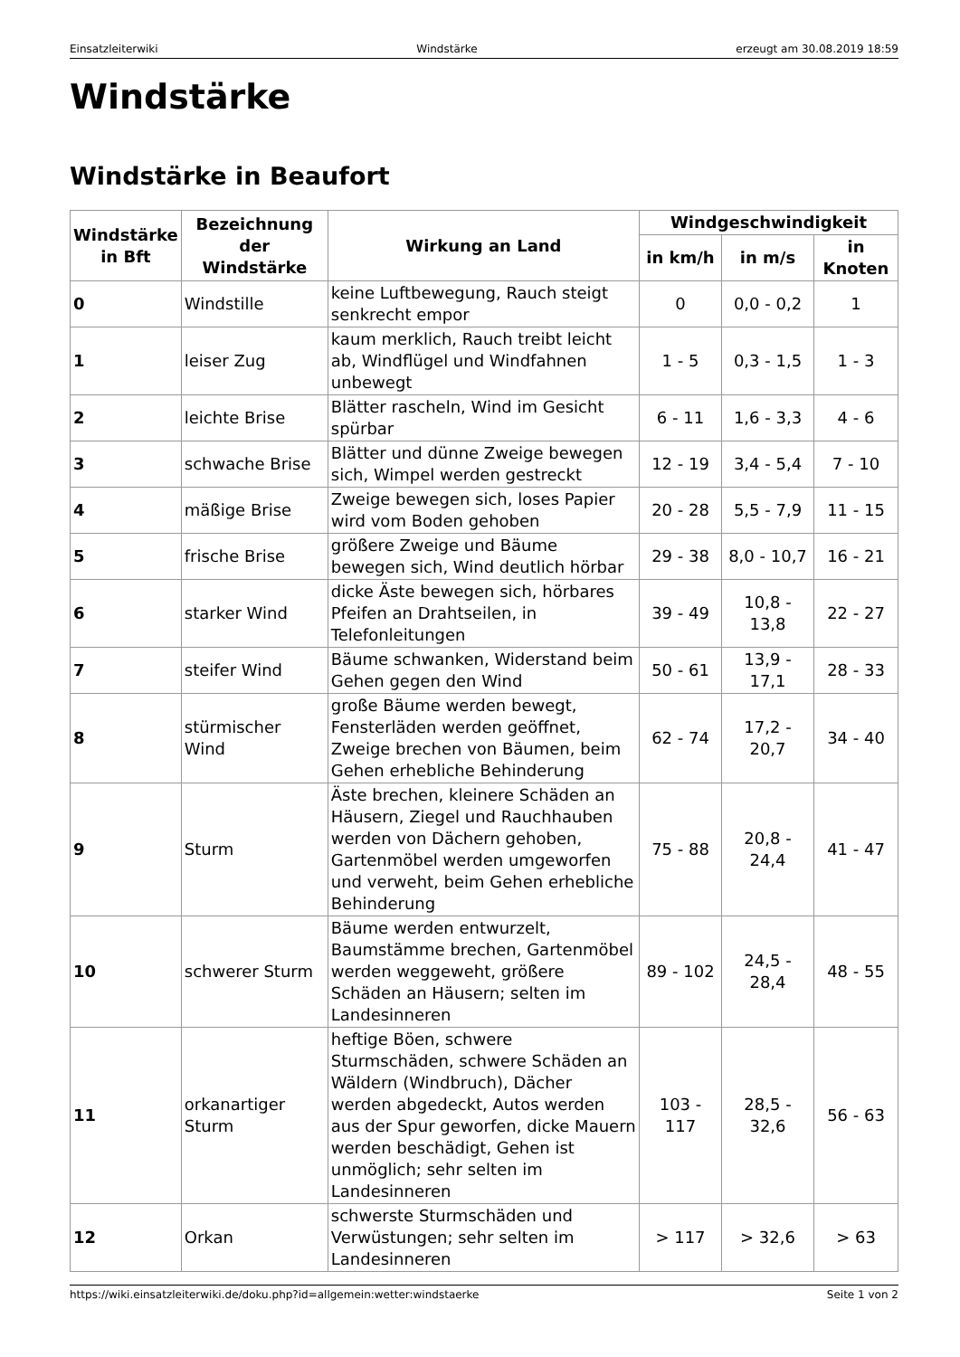Einsatzleiterwiki Windstärke erzeugt am 30.08.2019 18:59
Windstärke
Windstärke in Beaufort
| Windstärke in Bft | Bezeichnung der Windstärke | Wirkung an Land | Windgeschwindigkeit | | |
| --- | --- | --- | --- | --- | --- |
| | | | in km/h | in m/s | in Knoten |
| 0 | Windstille | keine Luftbewegung, Rauch steigt senkrecht empor | 0 | 0,0 - 0,2 | 1 |
| 1 | leiser Zug | kaum merklich, Rauch treibt leicht ab, Windflügel und Windfahnen unbewegt | 1 - 5 | 0,3 - 1,5 | 1 - 3 |
| 2 | leichte Brise | Blätter rascheln, Wind im Gesicht spürbar | 6 - 11 | 1,6 - 3,3 | 4 - 6 |
| 3 | schwache Brise | Blätter und dünne Zweige bewegen sich, Wimpel werden gestreckt | 12 - 19 | 3,4 - 5,4 | 7 - 10 |
| 4 | mäßige Brise | Zweige bewegen sich, loses Papier wird vom Boden gehoben | 20 - 28 | 5,5 - 7,9 | 11 - 15 |
| 5 | frische Brise | größere Zweige und Bäume bewegen sich, Wind deutlich hörbar | 29 - 38 | 8,0 - 10,7 | 16 - 21 |
| 6 | starker Wind | dicke Äste bewegen sich, hörbares Pfeifen an Drahtseilen, in Telefonleitungen | 39 - 49 | 10,8 - 13,8 | 22 - 27 |
| 7 | steifer Wind | Bäume schwanken, Widerstand beim Gehen gegen den Wind | 50 - 61 | 13,9 - 17,1 | 28 - 33 |
| 8 | stürmischer Wind | große Bäume werden bewegt, Fensterläden werden geöffnet, Zweige brechen von Bäumen, beim Gehen erhebliche Behinderung | 62 - 74 | 17,2 - 20,7 | 34 - 40 |
| 9 | Sturm | Äste brechen, kleinere Schäden an Häusern, Ziegel und Rauchhauben werden von Dächern gehoben, Gartenmöbel werden umgeworfen und verweht, beim Gehen erhebliche Behinderung | 75 - 88 | 20,8 - 24,4 | 41 - 47 |
| 10 | schwerer Sturm | Bäume werden entwurzelt, Baumstämme brechen, Gartenmöbel werden weggeweht, größere Schäden an Häusern; selten im Landesinneren | 89 - 102 | 24,5 - 28,4 | 48 - 55 |
| 11 | orkanartiger Sturm | heftige Böen, schwere Sturmschäden, schwere Schäden an Wäldern (Windbruch), Dächer werden abgedeckt, Autos werden aus der Spur geworfen, dicke Mauern werden beschädigt, Gehen ist unmöglich; sehr selten im Landesinneren | 103 - 117 | 28,5 - 32,6 | 56 - 63 |
| 12 | Orkan | schwerste Sturmschäden und Verwüstungen; sehr selten im Landesinneren | > 117 | > 32,6 | > 63 |
https://wiki.einsatzleiterwiki.de/doku.php?id=allgemein:wetter:windstaerke Seite 1 von 2